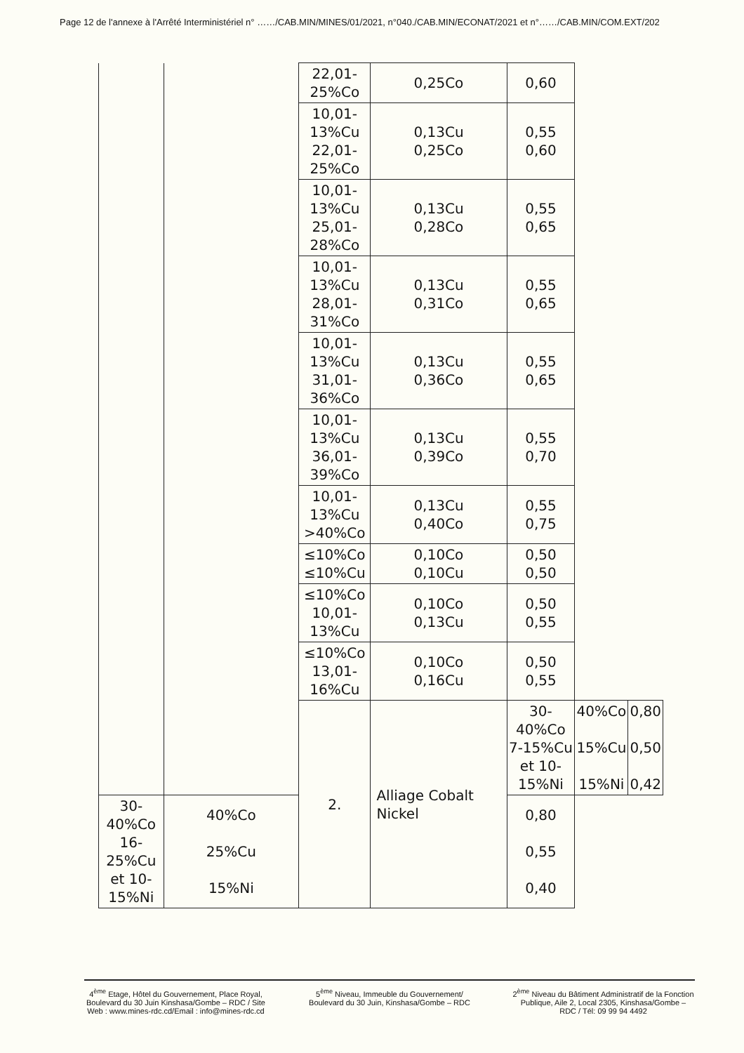Page 12 de l'annexe à l'Arrêté Interministériel n° ……/CAB.MIN/MINES/01/2021, n°040./CAB.MIN/ECONAT/2021 et n°……/CAB.MIN/COM.EXT/202
| | | 22,01-25%Co | 0,25Co | 0,60 | | |
| | | 10,01-13%Cu 22,01-25%Co | 0,13Cu 0,25Co | 0,55 0,60 | | |
| | | 10,01-13%Cu 25,01-28%Co | 0,13Cu 0,28Co | 0,55 0,65 | | |
| | | 10,01-13%Cu 28,01-31%Co | 0,13Cu 0,31Co | 0,55 0,65 | | |
| | | 10,01-13%Cu 31,01-36%Co | 0,13Cu 0,36Co | 0,55 0,65 | | |
| | | 10,01-13%Cu 36,01-39%Co | 0,13Cu 0,39Co | 0,55 0,70 | | |
| | | 10,01-13%Cu >40%Co | 0,13Cu 0,40Co | 0,55 0,75 | | |
| | | ≤10%Co ≤10%Cu | 0,10Co 0,10Cu | 0,50 0,50 | | |
| | | ≤10%Co 10,01-13%Cu | 0,10Co 0,13Cu | 0,50 0,55 | | |
| | | ≤10%Co 13,01-16%Cu | 0,10Co 0,16Cu | 0,50 0,55 | | |
| | | 2. | Alliage Cobalt Nickel | 30-40%Co 7-15%Cu et 10-15%Ni | 40%Co 15%Cu 15%Ni | 0,80 0,50 0,42 |
| 30-40%Co 16-25%Cu et 10-15%Ni | 40%Co 25%Cu 15%Ni | | | 0,80 0,55 0,40 | | |
4<sup>ème</sup> Etage, Hôtel du Gouvernement, Place Royal, Boulevard du 30 Juin Kinshasa/Gombe – RDC / Site Web : www.mines-rdc.cd/Email : info@mines-rdc.cd
5<sup>ème</sup> Niveau, Immeuble du Gouvernement/ Boulevard du 30 Juin, Kinshasa/Gombe – RDC
2<sup>ème</sup> Niveau du Bâtiment Administratif de la Fonction Publique, Aile 2, Local 2305, Kinshasa/Gombe – RDC / Tél: 09 99 94 4492